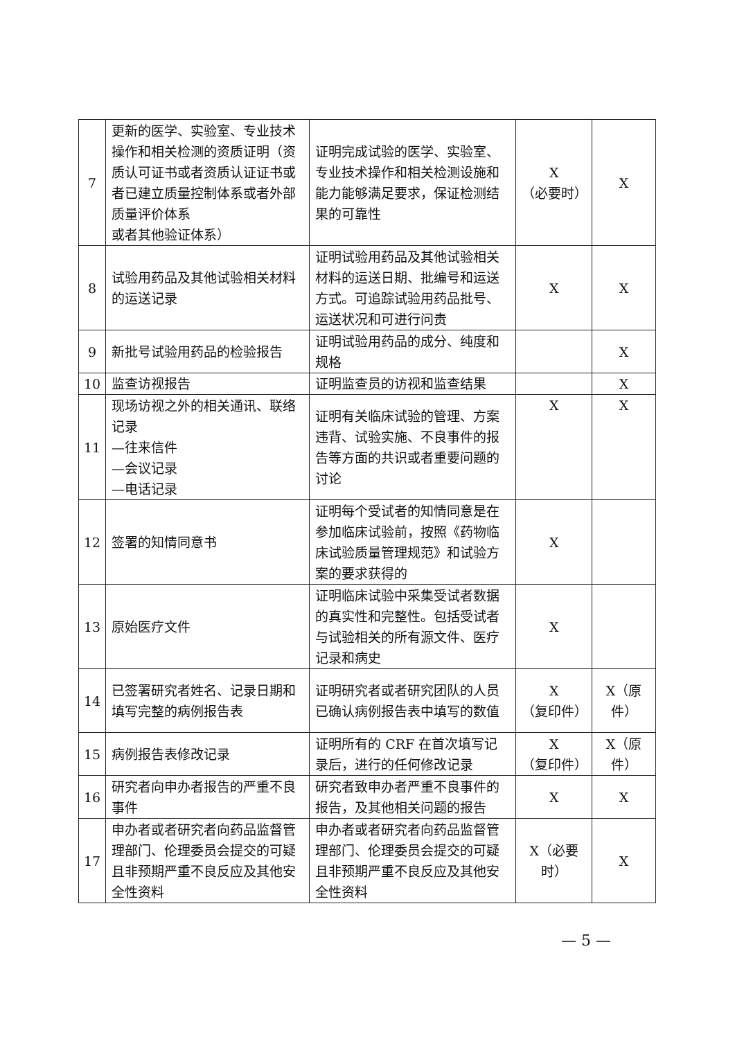| 7 | 更新的医学、实验室、专业技术操作和相关检测的资质证明（资质认可证书或者资质认证证书或者已建立质量控制体系或者外部质量评价体系 或者其他验证体系） | 证明完成试验的医学、实验室、专业技术操作和相关检测设施和能力能够满足要求，保证检测结果的可靠性 | X （必要时） | X |
| 8 | 试验用药品及其他试验相关材料的运送记录 | 证明试验用药品及其他试验相关材料的运送日期、批编号和运送方式。可追踪试验用药品批号、运送状况和可进行问责 | X | X |
| 9 | 新批号试验用药品的检验报告 | 证明试验用药品的成分、纯度和规格 | | X |
| 10 | 监查访视报告 | 证明监查员的访视和监查结果 | | X |
| 11 | 现场访视之外的相关通讯、联络记录 —往来信件 —会议记录 —电话记录 | 证明有关临床试验的管理、方案违背、试验实施、不良事件的报告等方面的共识或者重要问题的讨论 | X | X |
| 12 | 签署的知情同意书 | 证明每个受试者的知情同意是在参加临床试验前，按照《药物临床试验质量管理规范》和试验方案的要求获得的 | X | |
| 13 | 原始医疗文件 | 证明临床试验中采集受试者数据的真实性和完整性。包括受试者与试验相关的所有源文件、医疗记录和病史 | X | |
| 14 | 已签署研究者姓名、记录日期和填写完整的病例报告表 | 证明研究者或者研究团队的人员已确认病例报告表中填写的数值 | X （复印件） | X（原件） |
| 15 | 病例报告表修改记录 | 证明所有的 CRF 在首次填写记录后，进行的任何修改记录 | X （复印件） | X（原件） |
| 16 | 研究者向申办者报告的严重不良事件 | 研究者致申办者严重不良事件的报告，及其他相关问题的报告 | X | X |
| 17 | 申办者或者研究者向药品监督管理部门、伦理委员会提交的可疑且非预期严重不良反应及其他安全性资料 | 申办者或者研究者向药品监督管理部门、伦理委员会提交的可疑且非预期严重不良反应及其他安全性资料 | X（必要时） | X |
— 5 —